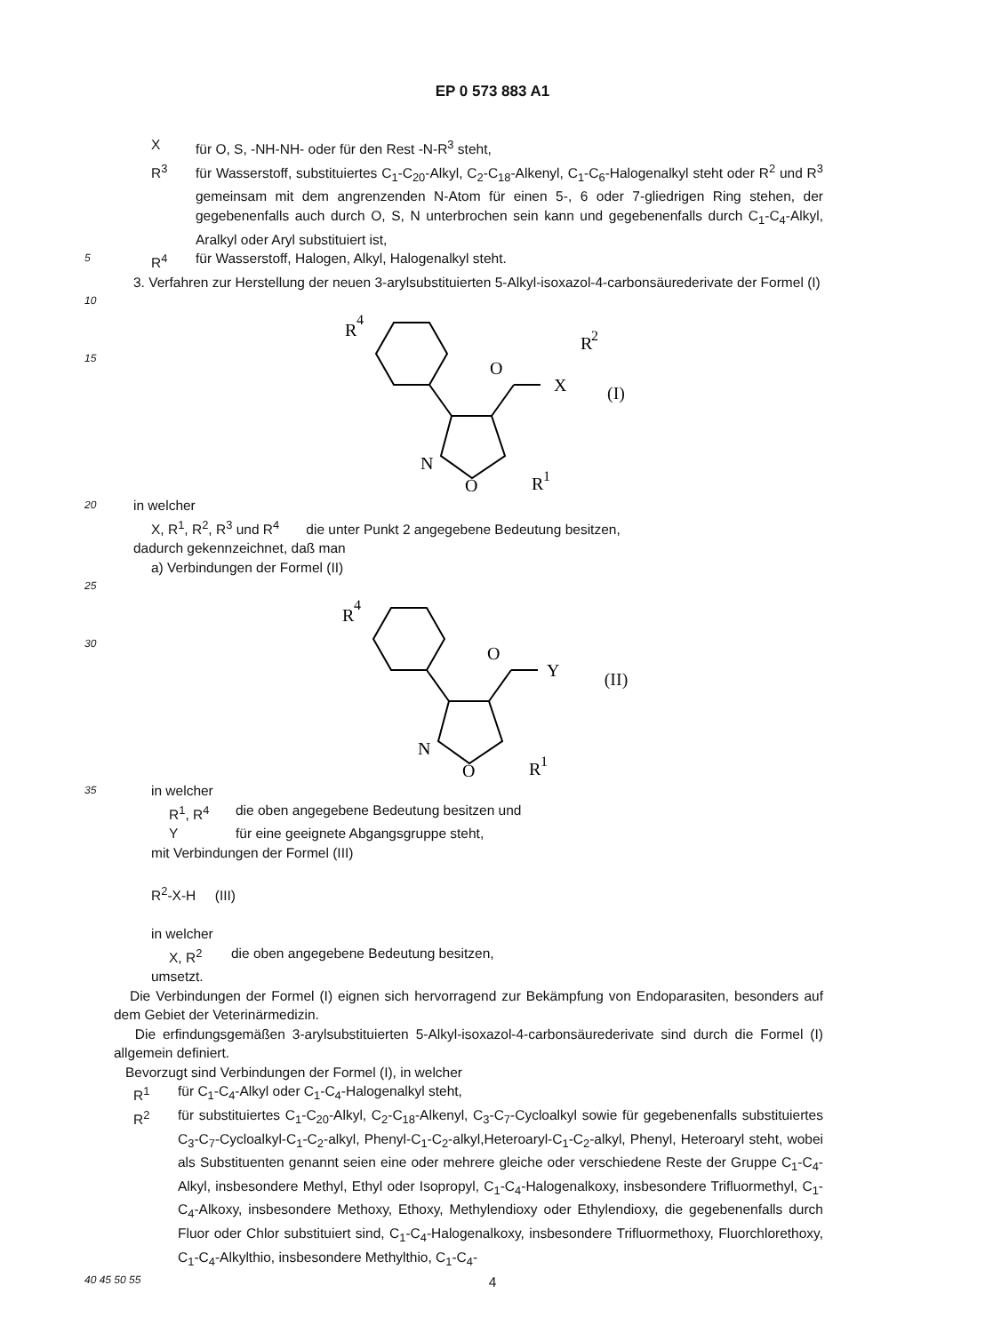EP 0 573 883 A1
Xfür O, S, -NH-NH- oder für den Rest -N-R<sup>3</sup> steht,
R<sup>3</sup> für Wasserstoff, substituiertes C<sub>1</sub>-C<sub>20</sub>-Alkyl, C<sub>2</sub>-C<sub>18</sub>-Alkenyl, C<sub>1</sub>-C<sub>6</sub>-Halogenalkyl steht oder R<sup>2</sup> und R<sup>3</sup> gemeinsam mit dem angrenzenden N-Atom für einen 5-, 6 oder 7-gliedrigen Ring stehen, der gegebenenfalls auch durch O, S, N unterbrochen sein kann und gegebenenfalls durch C<sub>1</sub>-C<sub>4</sub>-Alkyl, Aralkyl oder Aryl substituiert ist,
5
R<sup>4</sup> für Wasserstoff, Halogen, Alkyl, Halogenalkyl steht.
3. Verfahren zur Herstellung der neuen 3-arylsubstituierten 5-Alkyl-isoxazol-4-carbonsäurederivate der Formel (I)
10
15
R
4
O
X
R
2
N
O
R
1
(I)
20
in welcher
X, R<sup>1</sup>, R<sup>2</sup>, R<sup>3</sup> und R<sup>4</sup> die unter Punkt 2 angegebene Bedeutung besitzen,
dadurch gekennzeichnet, daß man
a) Verbindungen der Formel (II)
25
30
R
4
O
Y
N
O
R
1
(II)
35
in welcher
R<sup>1</sup>, R<sup>4</sup> die oben angegebene Bedeutung besitzen und
Yfür eine geeignete Abgangsgruppe steht,
mit Verbindungen der Formel (III)
R<sup>2</sup>-X-H (III)
in welcher
X, R<sup>2</sup> die oben angegebene Bedeutung besitzen,
umsetzt.
Die Verbindungen der Formel (I) eignen sich hervorragend zur Bekämpfung von Endoparasiten, besonders auf dem Gebiet der Veterinärmedizin.
Die erfindungsgemäßen 3-arylsubstituierten 5-Alkyl-isoxazol-4-carbonsäurederivate sind durch die Formel (I) allgemein definiert.
Bevorzugt sind Verbindungen der Formel (I), in welcher
R<sup>1</sup> für C<sub>1</sub>-C<sub>4</sub>-Alkyl oder C<sub>1</sub>-C<sub>4</sub>-Halogenalkyl steht,
R<sup>2</sup> für substituiertes C<sub>1</sub>-C<sub>20</sub>-Alkyl, C<sub>2</sub>-C<sub>18</sub>-Alkenyl, C<sub>3</sub>-C<sub>7</sub>-Cycloalkyl sowie für gegebenenfalls substituiertes C<sub>3</sub>-C<sub>7</sub>-Cycloalkyl-C<sub>1</sub>-C<sub>2</sub>-alkyl, Phenyl-C<sub>1</sub>-C<sub>2</sub>-alkyl,Heteroaryl-C<sub>1</sub>-C<sub>2</sub>-alkyl, Phenyl, Heteroaryl steht, wobei als Substituenten genannt seien eine oder mehrere gleiche oder verschiedene Reste der Gruppe C<sub>1</sub>-C<sub>4</sub>-Alkyl, insbesondere Methyl, Ethyl oder Isopropyl, C<sub>1</sub>-C<sub>4</sub>-Halogenalkoxy, insbesondere Trifluormethyl, C<sub>1</sub>-C<sub>4</sub>-Alkoxy, insbesondere Methoxy, Ethoxy, Methylendioxy oder Ethylendioxy, die gegebenenfalls durch Fluor oder Chlor substituiert sind, C<sub>1</sub>-C<sub>4</sub>-Halogenalkoxy, insbesondere Trifluormethoxy, Fluorchlorethoxy, C<sub>1</sub>-C<sub>4</sub>-Alkylthio, insbesondere Methylthio, C<sub>1</sub>-C<sub>4</sub>-
40 45 50 55
4